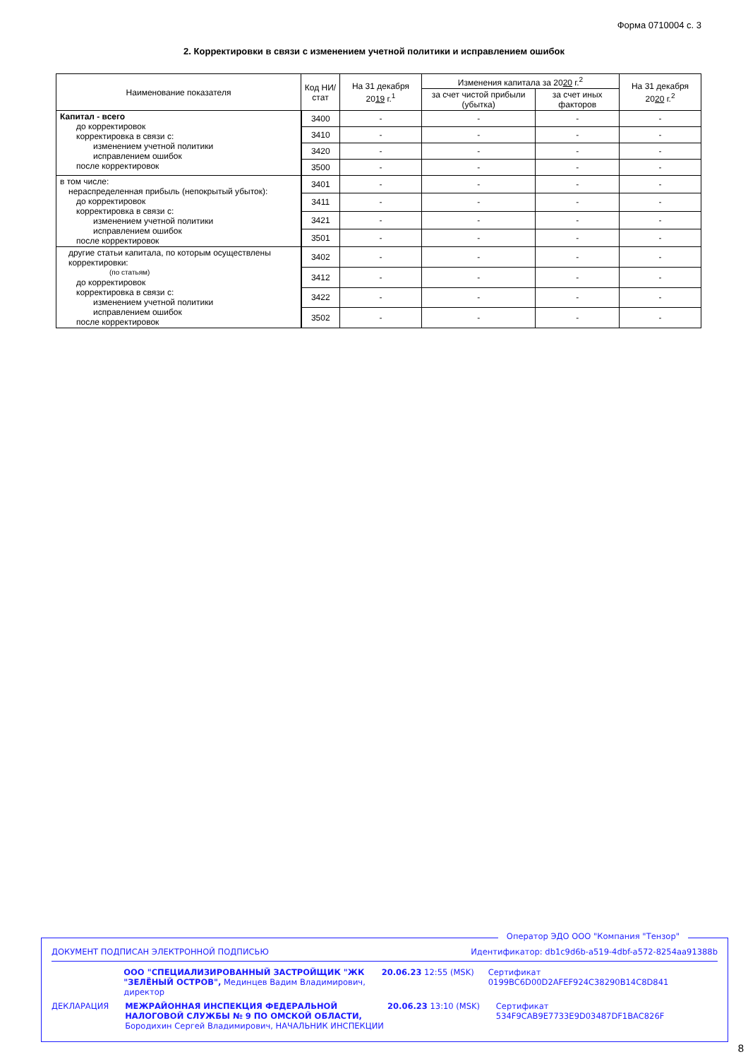Форма 0710004 с. 3
2. Корректировки в связи с изменением учетной политики и исправлением ошибок
| Наименование показателя | Код НИ/ стат | На 31 декабря 20 19 г.<sup>1</sup> | Изменения капитала за 20 20 г.<sup>2</sup> | | На 31 декабря 20 20 г.<sup>2</sup> |
| --- | --- | --- | --- | --- | --- |
| | | | за счет чистой прибыли (убытка) | за счет иных факторов | |
| Капитал - всего до корректировок корректировка в связи с: изменением учетной политики исправлением ошибок после корректировок | 3400 | - | - | - | - |
| | 3410 | - | - | - | - |
| | 3420 | - | - | - | - |
| | 3500 | - | - | - | - |
| в том числе: нераспределенная прибыль (непокрытый убыток): до корректировок корректировка в связи с: изменением учетной политики исправлением ошибок после корректировок | 3401 | - | - | - | - |
| | 3411 | - | - | - | - |
| | 3421 | - | - | - | - |
| | 3501 | - | - | - | - |
| другие статьи капитала, по которым осуществлены корректировки: (по статьям) до корректировок корректировка в связи с: изменением учетной политики исправлением ошибок после корректировок | 3402 | - | - | - | - |
| | 3412 | - | - | - | - |
| | 3422 | - | - | - | - |
| | 3502 | - | - | - | - |
Оператор ЭДО ООО "Компания "Тензор"
ДОКУМЕНТ ПОДПИСАН ЭЛЕКТРОННОЙ ПОДПИСЬЮ Идентификатор: db1c9d6b-a519-4dbf-a572-8254aa91388b
ООО "СПЕЦИАЛИЗИРОВАННЫЙ ЗАСТРОЙЩИК "ЖК "ЗЕЛЁНЫЙ ОСТРОВ", Мединцев Вадим Владимирович, директор
20.06.23 12:55 (MSK) Сертификат 0199BC6D00D2AFEF924C38290B14C8D841
ДЕКЛАРАЦИЯ МЕЖРАЙОННАЯ ИНСПЕКЦИЯ ФЕДЕРАЛЬНОЙ НАЛОГОВОЙ СЛУЖБЫ № 9 ПО ОМСКОЙ ОБЛАСТИ, Бородихин Сергей Владимирович, НАЧАЛЬНИК ИНСПЕКЦИИ
20.06.23 13:10 (MSK) Сертификат 534F9CAB9E7733E9D03487DF1BAC826F
8